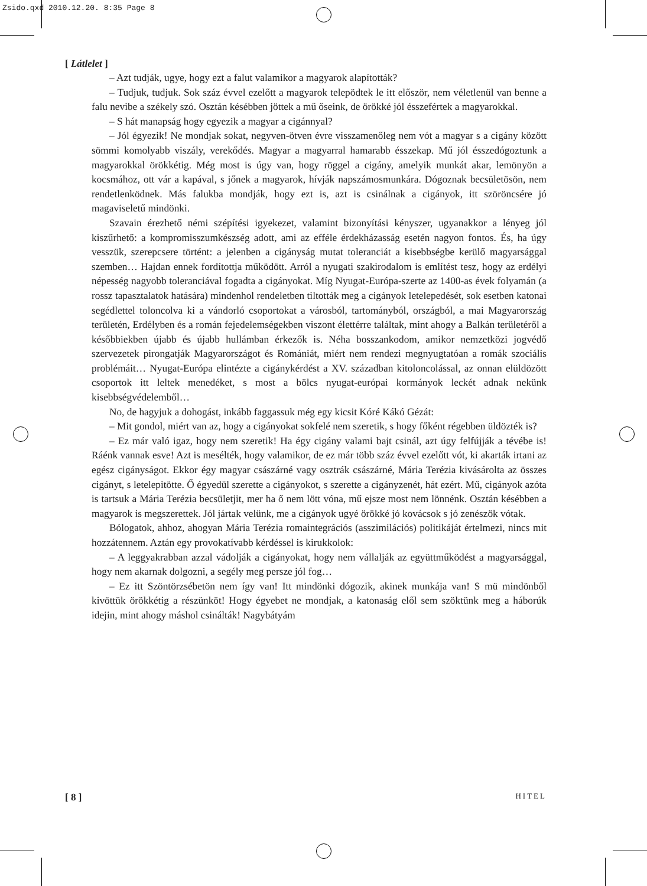Zsido.qxd 2010.12.20. 8:35 Page 8
[ Látlelet ]
– Azt tudják, ugye, hogy ezt a falut valamikor a magyarok alapították?
– Tudjuk, tudjuk. Sok száz évvel ezelőtt a magyarok telepödtek le itt először, nem véletlenül van benne a falu nevibe a székely szó. Osztán késébben jöttek a mű őseink, de örökké jól ésszefértek a magyarokkal.
– S hát manapság hogy egyezik a magyar a cigánnyal?
– Jól égyezik! Ne mondjak sokat, negyven-ötven évre visszamenőleg nem vót a magyar s a cigány között sömmi komolyabb viszály, verekődés. Magyar a magyarral hamarabb ésszekap. Mű jól ésszedógoztunk a magyarokkal örökkétig. Még most is úgy van, hogy röggel a cigány, amelyik munkát akar, lemönyön a kocsmához, ott vár a kapával, s jőnek a magyarok, hívják napszámosmunkára. Dógoznak becsületösön, nem rendetlenködnek. Más falukba mondják, hogy ezt is, azt is csinálnak a cigányok, itt szöröncsére jó magaviseletű mindönki.
Szavain érezhető némi szépítési igyekezet, valamint bizonyítási kényszer, ugyanakkor a lényeg jól kiszűrhető: a kompromisszumkészség adott, ami az efféle érdekházasság esetén nagyon fontos. És, ha úgy vesszük, szerepcsere történt: a jelenben a cigányság mutat toleranciát a kisebbségbe kerülő magyarsággal szemben… Hajdan ennek fordítottja működött. Arról a nyugati szakirodalom is említést tesz, hogy az erdélyi népesség nagyobb toleranciával fogadta a cigányokat. Míg Nyugat-Európa-szerte az 1400-as évek folyamán (a rossz tapasztalatok hatására) mindenhol rendeletben tiltották meg a cigányok letelepedését, sok esetben katonai segédlettel toloncolva ki a vándorló csoportokat a városból, tartományból, országból, a mai Magyarország területén, Erdélyben és a román fejedelemségekben viszont élettérre találtak, mint ahogy a Balkán területéről a későbbiekben újabb és újabb hullámban érkezők is. Néha bosszankodom, amikor nemzetközi jogvédő szervezetek pirongatják Magyarországot és Romániát, miért nem rendezi megnyugtatóan a romák szociális problémáit… Nyugat-Európa elintézte a cigánykérdést a XV. században kitoloncolással, az onnan elüldözött csoportok itt leltek menedéket, s most a bölcs nyugat-európai kormányok leckét adnak nekünk kisebbségvédelemből…
No, de hagyjuk a dohogást, inkább faggassuk még egy kicsit Kóré Kákó Gézát:
– Mit gondol, miért van az, hogy a cigányokat sokfelé nem szeretik, s hogy főként régebben üldözték is?
– Ez már való igaz, hogy nem szeretik! Ha égy cigány valami bajt csinál, azt úgy felfújják a tévébe is! Ráénk vannak esve! Azt is mesélték, hogy valamikor, de ez már több száz évvel ezelőtt vót, ki akarták irtani az egész cigányságot. Ekkor égy magyar császárné vagy osztrák császárné, Mária Terézia kivásárolta az összes cigányt, s letelepitötte. Ő égyedül szerette a cigányokot, s szerette a cigányzenét, hát ezért. Mű, cigányok azóta is tartsuk a Mária Terézia becsületjit, mer ha ő nem lött vóna, mű ejsze most nem lönnénk. Osztán késébben a magyarok is megszerettek. Jól jártak velünk, me a cigányok ugyé örökké jó kovácsok s jó zenészök vótak.
Bólogatok, ahhoz, ahogyan Mária Terézia romaintegrációs (asszimilációs) politikáját értelmezi, nincs mit hozzátennem. Aztán egy provokatívabb kérdéssel is kirukkolok:
– A leggyakrabban azzal vádolják a cigányokat, hogy nem vállalják az együttműködést a magyarsággal, hogy nem akarnak dolgozni, a segély meg persze jól fog…
– Ez itt Szöntörzsébetön nem így van! Itt mindönki dógozik, akinek munkája van! S mü mindönből kivöttük örökkétig a részünköt! Hogy égyebet ne mondjak, a katonaság elől sem szöktünk meg a háborúk idejin, mint ahogy máshol csinálták! Nagybátyám
[ 8 ] HITEL